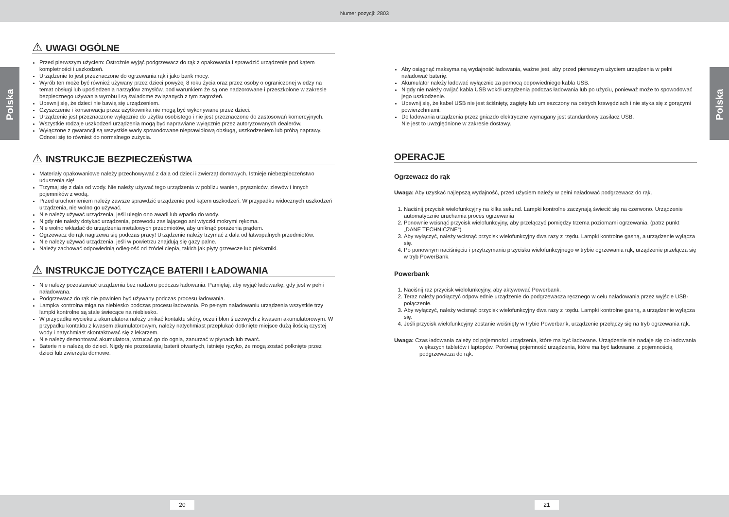Numer pozycji: 2803
Polska
Polska
⚠ UWAGI OGÓLNE
Przed pierwszym użyciem: Ostrożnie wyjąć podgrzewacz do rąk z opakowania i sprawdzić urządzenie pod kątem kompletności i uszkodzeń.
Urządzenie to jest przeznaczone do ogrzewania rąk i jako bank mocy.
Wyrób ten może być również używany przez dzieci powyżej 8 roku życia oraz przez osoby o ograniczonej wiedzy na temat obsługi lub upośledzenia narządów zmysłów, pod warunkiem że są one nadzorowane i przeszkolone w zakresie bezpiecznego używania wyrobu i są świadome związanych z tym zagrożeń.
Upewnij się, że dzieci nie bawią się urządzeniem.
Czyszczenie i konserwacja przez użytkownika nie mogą być wykonywane przez dzieci.
Urządzenie jest przeznaczone wyłącznie do użytku osobistego i nie jest przeznaczone do zastosowań komercyjnych.
Wszystkie rodzaje uszkodzeń urządzenia mogą być naprawiane wyłącznie przez autoryzowanych dealerów.
Wyłączone z gwarancji są wszystkie wady spowodowane nieprawidłową obsługą, uszkodzeniem lub próbą naprawy. Odnosi się to również do normalnego zużycia.
⚠ INSTRUKCJE BEZPIECZEŃSTWA
Materiały opakowaniowe należy przechowywać z dala od dzieci i zwierząt domowych. Istnieje niebezpieczeństwo uduszenia się!
Trzymaj się z dala od wody. Nie należy używać tego urządzenia w pobliżu wanien, pryszniców, zlewów i innych pojemników z wodą.
Przed uruchomieniem należy zawsze sprawdzić urządzenie pod kątem uszkodzeń. W przypadku widocznych uszkodzeń urządzenia, nie wolno go używać.
Nie należy używać urządzenia, jeśli uległo ono awarii lub wpadło do wody.
Nigdy nie należy dotykać urządzenia, przewodu zasilającego ani wtyczki mokrymi rękoma.
Nie wolno wkładać do urządzenia metalowych przedmiotów, aby uniknąć porażenia prądem.
Ogrzewacz do rąk nagrzewa się podczas pracy! Urządzenie należy trzymać z dala od łatwopalnych przedmiotów.
Nie należy używać urządzenia, jeśli w powietrzu znajdują się gazy palne.
Należy zachować odpowiednią odległość od źródeł ciepła, takich jak płyty grzewcze lub piekarniki.
⚠ INSTRUKCJE DOTYCZĄCE BATERII I ŁADOWANIA
Nie należy pozostawiać urządzenia bez nadzoru podczas ładowania. Pamiętaj, aby wyjąć ładowarkę, gdy jest w pełni naładowana.
Podgrzewacz do rąk nie powinien być używany podczas procesu ładowania.
Lampka kontrolna miga na niebiesko podczas procesu ładowania. Po pełnym naładowaniu urządzenia wszystkie trzy lampki kontrolne są stale świecące na niebiesko.
W przypadku wycieku z akumulatora należy unikać kontaktu skóry, oczu i błon śluzowych z kwasem akumulatorowym. W przypadku kontaktu z kwasem akumulatorowym, należy natychmiast przepłukać dotknięte miejsce dużą ilością czystej wody i natychmiast skontaktować się z lekarzem.
Nie należy demontować akumulatora, wrzucać go do ognia, zanurzać w płynach lub zwarć.
Baterie nie należą do dzieci. Nigdy nie pozostawiaj baterii otwartych, istnieje ryzyko, że mogą zostać połknięte przez dzieci lub zwierzęta domowe.
Aby osiągnąć maksymalną wydajność ładowania, ważne jest, aby przed pierwszym użyciem urządzenia w pełni naładować baterię.
Akumulator należy ładować wyłącznie za pomocą odpowiedniego kabla USB.
Nigdy nie należy owijać kabla USB wokół urządzenia podczas ładowania lub po użyciu, ponieważ może to spowodować jego uszkodzenie.
Upewnij się, że kabel USB nie jest ściśnięty, zagięty lub umieszczony na ostrych krawędziach i nie styka się z gorącymi powierzchniami.
Do ładowania urządzenia przez gniazdo elektryczne wymagany jest standardowy zasilacz USB.
Nie jest to uwzględnione w zakresie dostawy.
OPERACJE
Ogrzewacz do rąk
Uwaga: Aby uzyskać najlepszą wydajność, przed użyciem należy w pełni naładować podgrzewacz do rąk.
1. Naciśnij przycisk wielofunkcyjny na kilka sekund. Lampki kontrolne zaczynają świecić się na czerwono. Urządzenie automatycznie uruchamia proces ogrzewania
2. Ponownie wcisnąć przycisk wielofunkcyjny, aby przełączyć pomiędzy trzema poziomami ogrzewania. (patrz punkt „DANE TECHNICZNE“)
3. Aby wyłączyć, należy wcisnąć przycisk wielofunkcyjny dwa razy z rzędu. Lampki kontrolne gasną, a urządzenie wyłącza się.
4. Po ponownym naciśnięciu i przytrzymaniu przycisku wielofunkcyjnego w trybie ogrzewania rąk, urządzenie przełącza się w tryb PowerBank.
Powerbank
1. Naciśnij raz przycisk wielofunkcyjny, aby aktywować Powerbank.
2. Teraz należy podłączyć odpowiednie urządzenie do podgrzewacza ręcznego w celu naładowania przez wyjście USB-połączenie.
3. Aby wyłączyć, należy wcisnąć przycisk wielofunkcyjny dwa razy z rzędu. Lampki kontrolne gasną, a urządzenie wyłącza się.
4. Jeśli przycisk wielofunkcyjny zostanie wciśnięty w trybie Powerbank, urządzenie przełączy się na tryb ogrzewania rąk.
Uwaga: Czas ładowania zależy od pojemności urządzenia, które ma być ładowane. Urządzenie nie nadaje się do ładowania większych tabletów i laptopów. Porównaj pojemność urządzenia, które ma być ładowane, z pojemnością podgrzewacza do rąk.
20 21